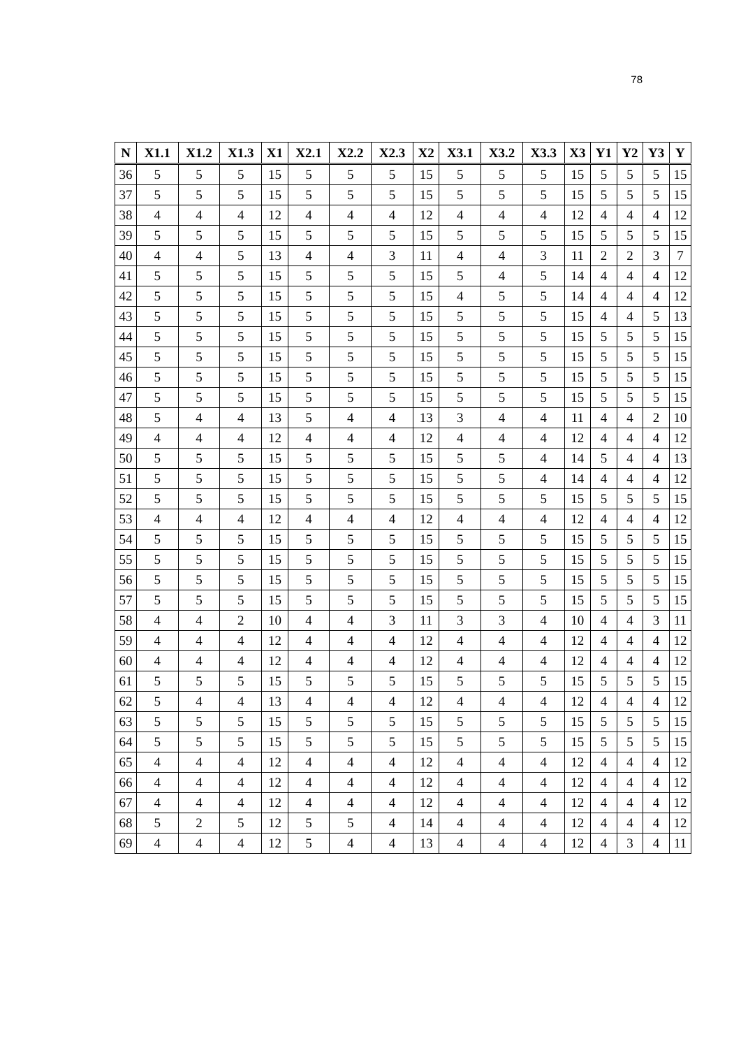78
| N | X1.1 | X1.2 | X1.3 | X1 | X2.1 | X2.2 | X2.3 | X2 | X3.1 | X3.2 | X3.3 | X3 | Y1 | Y2 | Y3 | Y |
| --- | --- | --- | --- | --- | --- | --- | --- | --- | --- | --- | --- | --- | --- | --- | --- | --- |
| 36 | 5 | 5 | 5 | 15 | 5 | 5 | 5 | 15 | 5 | 5 | 5 | 15 | 5 | 5 | 5 | 15 |
| 37 | 5 | 5 | 5 | 15 | 5 | 5 | 5 | 15 | 5 | 5 | 5 | 15 | 5 | 5 | 5 | 15 |
| 38 | 4 | 4 | 4 | 12 | 4 | 4 | 4 | 12 | 4 | 4 | 4 | 12 | 4 | 4 | 4 | 12 |
| 39 | 5 | 5 | 5 | 15 | 5 | 5 | 5 | 15 | 5 | 5 | 5 | 15 | 5 | 5 | 5 | 15 |
| 40 | 4 | 4 | 5 | 13 | 4 | 4 | 3 | 11 | 4 | 4 | 3 | 11 | 2 | 2 | 3 | 7 |
| 41 | 5 | 5 | 5 | 15 | 5 | 5 | 5 | 15 | 5 | 4 | 5 | 14 | 4 | 4 | 4 | 12 |
| 42 | 5 | 5 | 5 | 15 | 5 | 5 | 5 | 15 | 4 | 5 | 5 | 14 | 4 | 4 | 4 | 12 |
| 43 | 5 | 5 | 5 | 15 | 5 | 5 | 5 | 15 | 5 | 5 | 5 | 15 | 4 | 4 | 5 | 13 |
| 44 | 5 | 5 | 5 | 15 | 5 | 5 | 5 | 15 | 5 | 5 | 5 | 15 | 5 | 5 | 5 | 15 |
| 45 | 5 | 5 | 5 | 15 | 5 | 5 | 5 | 15 | 5 | 5 | 5 | 15 | 5 | 5 | 5 | 15 |
| 46 | 5 | 5 | 5 | 15 | 5 | 5 | 5 | 15 | 5 | 5 | 5 | 15 | 5 | 5 | 5 | 15 |
| 47 | 5 | 5 | 5 | 15 | 5 | 5 | 5 | 15 | 5 | 5 | 5 | 15 | 5 | 5 | 5 | 15 |
| 48 | 5 | 4 | 4 | 13 | 5 | 4 | 4 | 13 | 3 | 4 | 4 | 11 | 4 | 4 | 2 | 10 |
| 49 | 4 | 4 | 4 | 12 | 4 | 4 | 4 | 12 | 4 | 4 | 4 | 12 | 4 | 4 | 4 | 12 |
| 50 | 5 | 5 | 5 | 15 | 5 | 5 | 5 | 15 | 5 | 5 | 4 | 14 | 5 | 4 | 4 | 13 |
| 51 | 5 | 5 | 5 | 15 | 5 | 5 | 5 | 15 | 5 | 5 | 4 | 14 | 4 | 4 | 4 | 12 |
| 52 | 5 | 5 | 5 | 15 | 5 | 5 | 5 | 15 | 5 | 5 | 5 | 15 | 5 | 5 | 5 | 15 |
| 53 | 4 | 4 | 4 | 12 | 4 | 4 | 4 | 12 | 4 | 4 | 4 | 12 | 4 | 4 | 4 | 12 |
| 54 | 5 | 5 | 5 | 15 | 5 | 5 | 5 | 15 | 5 | 5 | 5 | 15 | 5 | 5 | 5 | 15 |
| 55 | 5 | 5 | 5 | 15 | 5 | 5 | 5 | 15 | 5 | 5 | 5 | 15 | 5 | 5 | 5 | 15 |
| 56 | 5 | 5 | 5 | 15 | 5 | 5 | 5 | 15 | 5 | 5 | 5 | 15 | 5 | 5 | 5 | 15 |
| 57 | 5 | 5 | 5 | 15 | 5 | 5 | 5 | 15 | 5 | 5 | 5 | 15 | 5 | 5 | 5 | 15 |
| 58 | 4 | 4 | 2 | 10 | 4 | 4 | 3 | 11 | 3 | 3 | 4 | 10 | 4 | 4 | 3 | 11 |
| 59 | 4 | 4 | 4 | 12 | 4 | 4 | 4 | 12 | 4 | 4 | 4 | 12 | 4 | 4 | 4 | 12 |
| 60 | 4 | 4 | 4 | 12 | 4 | 4 | 4 | 12 | 4 | 4 | 4 | 12 | 4 | 4 | 4 | 12 |
| 61 | 5 | 5 | 5 | 15 | 5 | 5 | 5 | 15 | 5 | 5 | 5 | 15 | 5 | 5 | 5 | 15 |
| 62 | 5 | 4 | 4 | 13 | 4 | 4 | 4 | 12 | 4 | 4 | 4 | 12 | 4 | 4 | 4 | 12 |
| 63 | 5 | 5 | 5 | 15 | 5 | 5 | 5 | 15 | 5 | 5 | 5 | 15 | 5 | 5 | 5 | 15 |
| 64 | 5 | 5 | 5 | 15 | 5 | 5 | 5 | 15 | 5 | 5 | 5 | 15 | 5 | 5 | 5 | 15 |
| 65 | 4 | 4 | 4 | 12 | 4 | 4 | 4 | 12 | 4 | 4 | 4 | 12 | 4 | 4 | 4 | 12 |
| 66 | 4 | 4 | 4 | 12 | 4 | 4 | 4 | 12 | 4 | 4 | 4 | 12 | 4 | 4 | 4 | 12 |
| 67 | 4 | 4 | 4 | 12 | 4 | 4 | 4 | 12 | 4 | 4 | 4 | 12 | 4 | 4 | 4 | 12 |
| 68 | 5 | 2 | 5 | 12 | 5 | 5 | 4 | 14 | 4 | 4 | 4 | 12 | 4 | 4 | 4 | 12 |
| 69 | 4 | 4 | 4 | 12 | 5 | 4 | 4 | 13 | 4 | 4 | 4 | 12 | 4 | 3 | 4 | 11 |